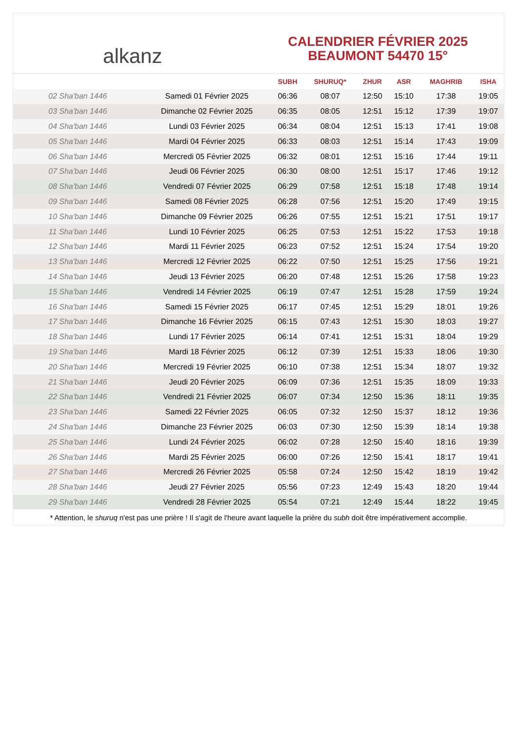alkanz
CALENDRIER FÉVRIER 2025
BEAUMONT 54470 15°
| | | SUBH | SHURUQ* | ZHUR | ASR | MAGHRIB | ISHA |
| --- | --- | --- | --- | --- | --- | --- | --- |
| 02 Sha'ban 1446 | Samedi 01 Février 2025 | 06:36 | 08:07 | 12:50 | 15:10 | 17:38 | 19:05 |
| 03 Sha'ban 1446 | Dimanche 02 Février 2025 | 06:35 | 08:05 | 12:51 | 15:12 | 17:39 | 19:07 |
| 04 Sha'ban 1446 | Lundi 03 Février 2025 | 06:34 | 08:04 | 12:51 | 15:13 | 17:41 | 19:08 |
| 05 Sha'ban 1446 | Mardi 04 Février 2025 | 06:33 | 08:03 | 12:51 | 15:14 | 17:43 | 19:09 |
| 06 Sha'ban 1446 | Mercredi 05 Février 2025 | 06:32 | 08:01 | 12:51 | 15:16 | 17:44 | 19:11 |
| 07 Sha'ban 1446 | Jeudi 06 Février 2025 | 06:30 | 08:00 | 12:51 | 15:17 | 17:46 | 19:12 |
| 08 Sha'ban 1446 | Vendredi 07 Février 2025 | 06:29 | 07:58 | 12:51 | 15:18 | 17:48 | 19:14 |
| 09 Sha'ban 1446 | Samedi 08 Février 2025 | 06:28 | 07:56 | 12:51 | 15:20 | 17:49 | 19:15 |
| 10 Sha'ban 1446 | Dimanche 09 Février 2025 | 06:26 | 07:55 | 12:51 | 15:21 | 17:51 | 19:17 |
| 11 Sha'ban 1446 | Lundi 10 Février 2025 | 06:25 | 07:53 | 12:51 | 15:22 | 17:53 | 19:18 |
| 12 Sha'ban 1446 | Mardi 11 Février 2025 | 06:23 | 07:52 | 12:51 | 15:24 | 17:54 | 19:20 |
| 13 Sha'ban 1446 | Mercredi 12 Février 2025 | 06:22 | 07:50 | 12:51 | 15:25 | 17:56 | 19:21 |
| 14 Sha'ban 1446 | Jeudi 13 Février 2025 | 06:20 | 07:48 | 12:51 | 15:26 | 17:58 | 19:23 |
| 15 Sha'ban 1446 | Vendredi 14 Février 2025 | 06:19 | 07:47 | 12:51 | 15:28 | 17:59 | 19:24 |
| 16 Sha'ban 1446 | Samedi 15 Février 2025 | 06:17 | 07:45 | 12:51 | 15:29 | 18:01 | 19:26 |
| 17 Sha'ban 1446 | Dimanche 16 Février 2025 | 06:15 | 07:43 | 12:51 | 15:30 | 18:03 | 19:27 |
| 18 Sha'ban 1446 | Lundi 17 Février 2025 | 06:14 | 07:41 | 12:51 | 15:31 | 18:04 | 19:29 |
| 19 Sha'ban 1446 | Mardi 18 Février 2025 | 06:12 | 07:39 | 12:51 | 15:33 | 18:06 | 19:30 |
| 20 Sha'ban 1446 | Mercredi 19 Février 2025 | 06:10 | 07:38 | 12:51 | 15:34 | 18:07 | 19:32 |
| 21 Sha'ban 1446 | Jeudi 20 Février 2025 | 06:09 | 07:36 | 12:51 | 15:35 | 18:09 | 19:33 |
| 22 Sha'ban 1446 | Vendredi 21 Février 2025 | 06:07 | 07:34 | 12:50 | 15:36 | 18:11 | 19:35 |
| 23 Sha'ban 1446 | Samedi 22 Février 2025 | 06:05 | 07:32 | 12:50 | 15:37 | 18:12 | 19:36 |
| 24 Sha'ban 1446 | Dimanche 23 Février 2025 | 06:03 | 07:30 | 12:50 | 15:39 | 18:14 | 19:38 |
| 25 Sha'ban 1446 | Lundi 24 Février 2025 | 06:02 | 07:28 | 12:50 | 15:40 | 18:16 | 19:39 |
| 26 Sha'ban 1446 | Mardi 25 Février 2025 | 06:00 | 07:26 | 12:50 | 15:41 | 18:17 | 19:41 |
| 27 Sha'ban 1446 | Mercredi 26 Février 2025 | 05:58 | 07:24 | 12:50 | 15:42 | 18:19 | 19:42 |
| 28 Sha'ban 1446 | Jeudi 27 Février 2025 | 05:56 | 07:23 | 12:49 | 15:43 | 18:20 | 19:44 |
| 29 Sha'ban 1446 | Vendredi 28 Février 2025 | 05:54 | 07:21 | 12:49 | 15:44 | 18:22 | 19:45 |
* Attention, le shuruq n'est pas une prière ! Il s'agit de l'heure avant laquelle la prière du subh doit être impérativement accomplie.